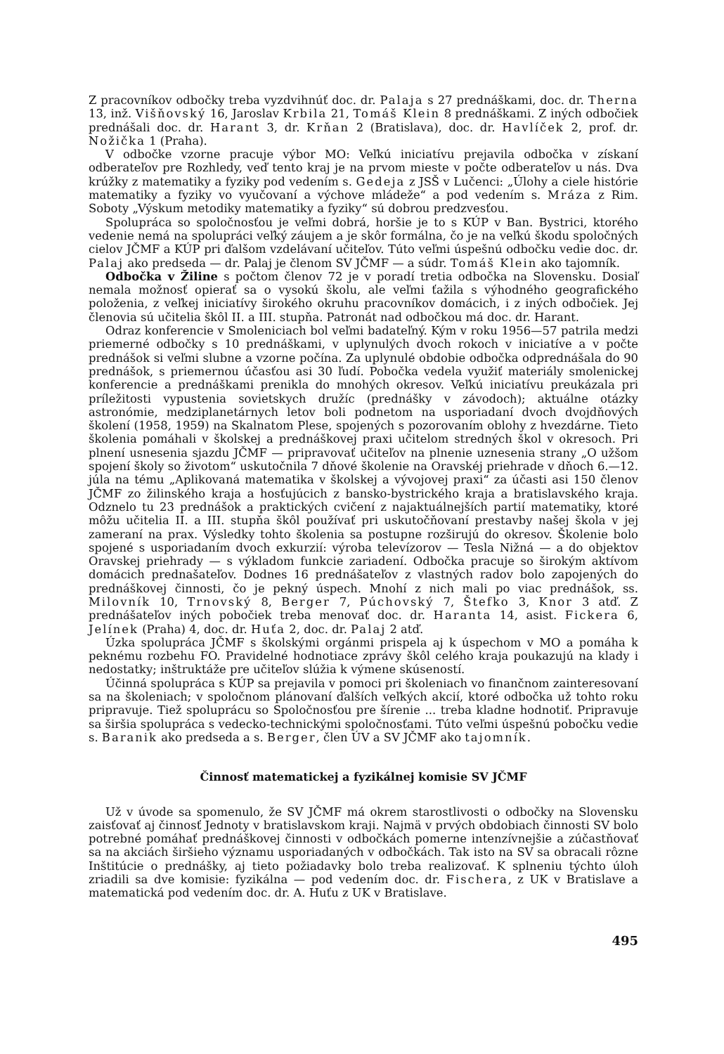Z pracovníkov odbočky treba vyzdvihnúť doc. dr. Palaja s 27 prednáškami, doc. dr. Therna 13, inž. Višňovský 16, Jaroslav Krbila 21, Tomáš Klein 8 prednáškami. Z iných odbočiek prednášali doc. dr. Harant 3, dr. Krňan 2 (Bratislava), doc. dr. Havlíček 2, prof. dr. Nožička 1 (Praha).
V odbočke vzorne pracuje výbor MO: Veľkú iniciatívu prejavila odbočka v získaní odberateľov pre Rozhledy, veď tento kraj je na prvom mieste v počte odberateľov u nás. Dva krúžky z matematiky a fyziky pod vedením s. Gedeja z JSŠ v Lučenci: „Úlohy a ciele histórie matematiky a fyziky vo vyučovaní a výchove mládeže“ a pod vedením s. Mráza z Rim. Soboty „Výskum metodiky matematiky a fyziky“ sú dobrou predzvesťou.
Spolupráca so spoločnosťou je veľmi dobrá, horšie je to s KÚP v Ban. Bystrici, ktorého vedenie nemá na spolupráci veľký záujem a je skôr formálna, čo je na veľkú škodu spoločných cielov JČMF a KÚP pri ďalšom vzdelávaní učiteľov. Túto veľmi úspešnú odbočku vedie doc. dr. Palaj ako predseda — dr. Palaj je členom SV JČMF — a súdr. Tomáš Klein ako tajomník.
Odbočka v Žiline s počtom členov 72 je v poradí tretia odbočka na Slovensku. Dosiaľ nemala možnosť opierať sa o vysokú školu, ale veľmi ťažila s výhodného geografického položenia, z veľkej iniciatívy širokého okruhu pracovníkov domácich, i z iných odbočiek. Jej členovia sú učitelia škôl II. a III. stupňa. Patronát nad odbočkou má doc. dr. Harant.
Odraz konferencie v Smoleniciach bol veľmi badateľný. Kým v roku 1956—57 patrila medzi priemerné odbočky s 10 prednáškami, v uplynulých dvoch rokoch v iniciatíve a v počte prednášok si veľmi slubne a vzorne počína. Za uplynulé obdobie odbočka odprednášala do 90 prednášok, s priemernou účasťou asi 30 ľudí. Pobočka vedela využiť materiály smolenickej konferencie a prednáškami prenikla do mnohých okresov. Veľkú iniciatívu preukázala pri príležitosti vypustenia sovietskych družíc (prednášky v závodoch); aktuálne otázky astronómie, medziplanetárnych letov boli podnetom na usporiadaní dvoch dvojdňových školení (1958, 1959) na Skalnatom Plese, spojených s pozorovaním oblohy z hvezdárne. Tieto školenia pomáhali v školskej a prednáškovej praxi učitelom stredných škol v okresoch. Pri plnení usnesenia sjazdu JČMF — pripravovať učiteľov na plnenie uznesenia strany „O užšom spojení školy so životom“ uskutočnila 7 dňové školenie na Oravskéj priehrade v dňoch 6.—12. júla na tému „Aplikovaná matematika v školskej a vývojovej praxi“ za účasti asi 150 členov JČMF zo žilinského kraja a hosťujúcich z bansko-bystrického kraja a bratislavského kraja. Odznelo tu 23 prednášok a praktických cvičení z najaktuálnejších partií matematiky, ktoré môžu učitelia II. a III. stupňa škôl používať pri uskutočňovaní prestavby našej škola v jej zameraní na prax. Výsledky tohto školenia sa postupne rozširujú do okresov. Školenie bolo spojené s usporiadaním dvoch exkurzií: výroba televízorov — Tesla Nižná — a do objektov Oravskej priehrady — s výkladom funkcie zariadení. Odbočka pracuje so širokým aktívom domácich prednašateľov. Dodnes 16 prednášateľov z vlastných radov bolo zapojených do prednáškovej činnosti, čo je pekný úspech. Mnohí z nich mali po viac prednášok, ss. Milovník 10, Trnovský 8, Berger 7, Púchovský 7, Štefko 3, Knor 3 atď. Z prednášateľov iných pobočiek treba menovať doc. dr. Haranta 14, asist. Fickera 6, Jelínek (Praha) 4, doc. dr. Huťa 2, doc. dr. Palaj 2 atď.
Úzka spolupráca JČMF s školskými orgánmi prispela aj k úspechom v MO a pomáha k peknému rozbehu FO. Pravidelné hodnotiace zprávy škôl celého kraja poukazujú na klady i nedostatky; inštruktáže pre učiteľov slúžia k výmene skúseností.
Účinná spolupráca s KÚP sa prejavila v pomoci pri školeniach vo finančnom zainteresovaní sa na školeniach; v spoločnom plánovaní ďalších veľkých akcií, ktoré odbočka už tohto roku pripravuje. Tiež spoluprácu so Spoločnosťou pre šírenie ... treba kladne hodnotiť. Pripravuje sa širšia spolupráca s vedecko-technickými spoločnosťami. Túto veľmi úspešnú pobočku vedie s. Baranik ako predseda a s. Berger, člen ÚV a SV JČMF ako tajomník.
Činnosť matematickej a fyzikálnej komisie SV JČMF
Už v úvode sa spomenulo, že SV JČMF má okrem starostlivosti o odbočky na Slovensku zaisťovať aj činnosť Jednoty v bratislavskom kraji. Najmä v prvých obdobiach činnosti SV bolo potrebné pomáhať prednáškovej činnosti v odbočkách pomerne intenzívnejšie a zúčastňovať sa na akciách širšieho významu usporiadaných v odbočkách. Tak isto na SV sa obracali rôzne Inštitúcie o prednášky, aj tieto požiadavky bolo treba realizovať. K splneniu týchto úloh zriadili sa dve komisie: fyzikálna — pod vedením doc. dr. Fischera, z UK v Bratislave a matematická pod vedením doc. dr. A. Huťu z UK v Bratislave.
495